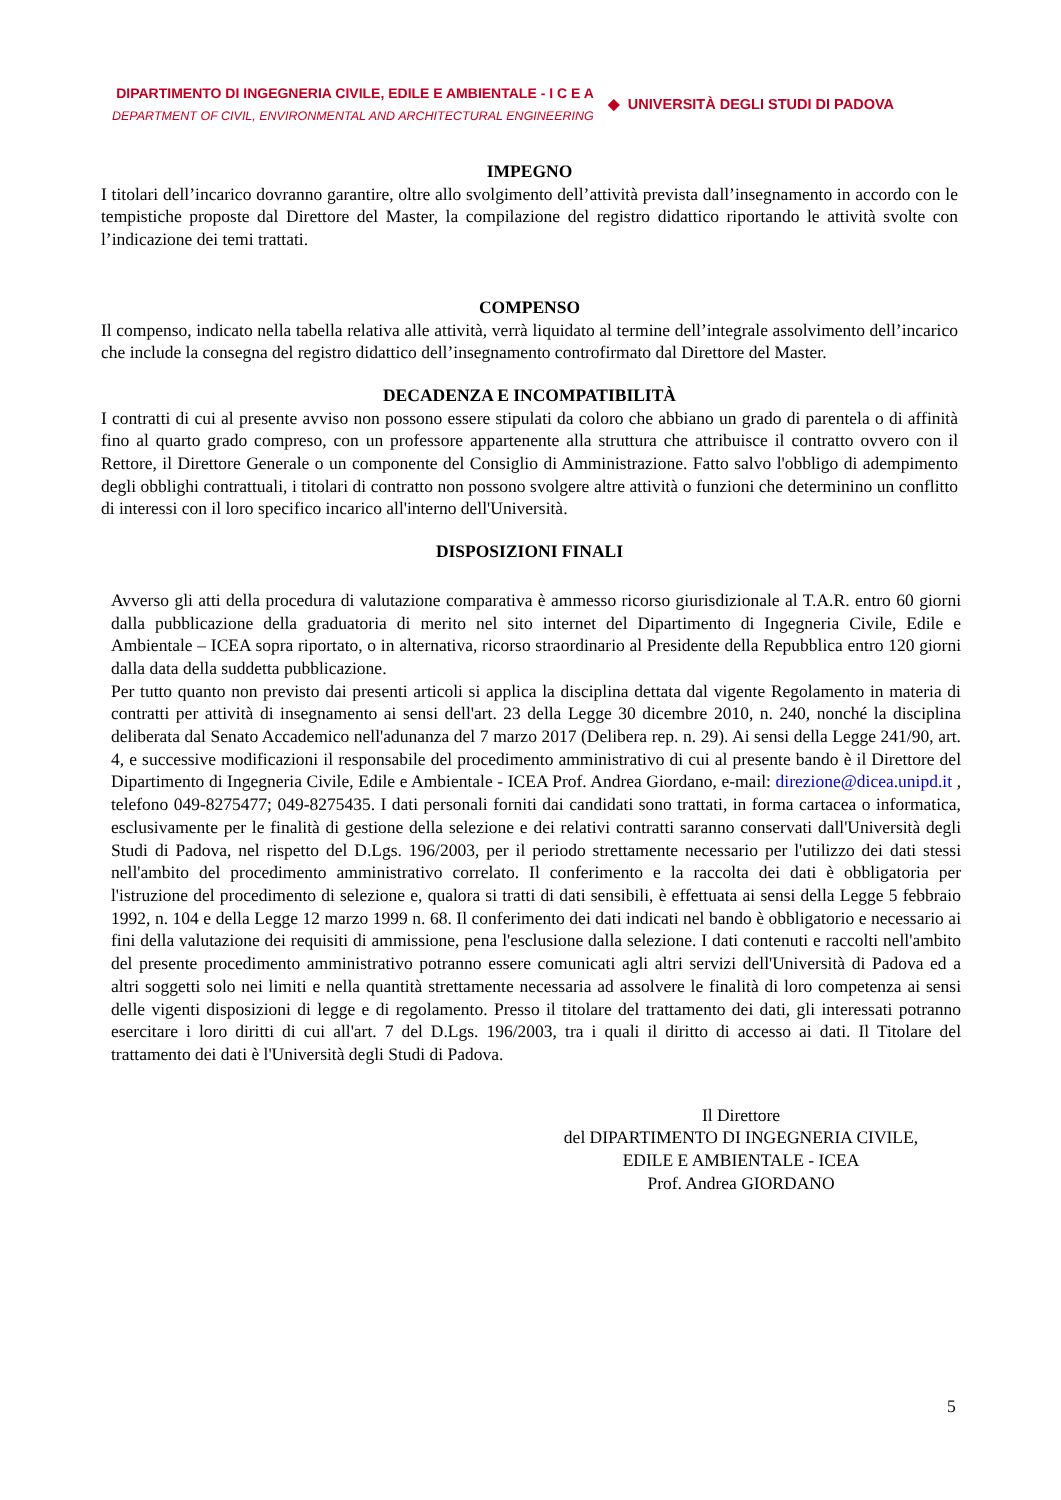DIPARTIMENTO DI INGEGNERIA CIVILE, EDILE E AMBIENTALE - I C E A
DEPARTMENT OF CIVIL, ENVIRONMENTAL AND ARCHITECTURAL ENGINEERING
◆ UNIVERSITÀ DEGLI STUDI DI PADOVA
IMPEGNO
I titolari dell’incarico dovranno garantire, oltre allo svolgimento dell’attività prevista dall’insegnamento in accordo con le tempistiche proposte dal Direttore del Master, la compilazione del registro didattico riportando le attività svolte con l’indicazione dei temi trattati.
COMPENSO
Il compenso, indicato nella tabella relativa alle attività, verrà liquidato al termine dell’integrale assolvimento dell’incarico che include la consegna del registro didattico dell’insegnamento controfirmato dal Direttore del Master.
DECADENZA E INCOMPATIBILITÀ
I contratti di cui al presente avviso non possono essere stipulati da coloro che abbiano un grado di parentela o di affinità fino al quarto grado compreso, con un professore appartenente alla struttura che attribuisce il contratto ovvero con il Rettore, il Direttore Generale o un componente del Consiglio di Amministrazione. Fatto salvo l'obbligo di adempimento degli obblighi contrattuali, i titolari di contratto non possono svolgere altre attività o funzioni che determinino un conflitto di interessi con il loro specifico incarico all'interno dell'Università.
DISPOSIZIONI FINALI
Avverso gli atti della procedura di valutazione comparativa è ammesso ricorso giurisdizionale al T.A.R. entro 60 giorni dalla pubblicazione della graduatoria di merito nel sito internet del Dipartimento di Ingegneria Civile, Edile e Ambientale – ICEA sopra riportato, o in alternativa, ricorso straordinario al Presidente della Repubblica entro 120 giorni dalla data della suddetta pubblicazione.
Per tutto quanto non previsto dai presenti articoli si applica la disciplina dettata dal vigente Regolamento in materia di contratti per attività di insegnamento ai sensi dell'art. 23 della Legge 30 dicembre 2010, n. 240, nonché la disciplina deliberata dal Senato Accademico nell'adunanza del 7 marzo 2017 (Delibera rep. n. 29). Ai sensi della Legge 241/90, art. 4, e successive modificazioni il responsabile del procedimento amministrativo di cui al presente bando è il Direttore del Dipartimento di Ingegneria Civile, Edile e Ambientale - ICEA Prof. Andrea Giordano, e-mail: direzione@dicea.unipd.it , telefono 049-8275477; 049-8275435. I dati personali forniti dai candidati sono trattati, in forma cartacea o informatica, esclusivamente per le finalità di gestione della selezione e dei relativi contratti saranno conservati dall'Università degli Studi di Padova, nel rispetto del D.Lgs. 196/2003, per il periodo strettamente necessario per l'utilizzo dei dati stessi nell'ambito del procedimento amministrativo correlato. Il conferimento e la raccolta dei dati è obbligatoria per l'istruzione del procedimento di selezione e, qualora si tratti di dati sensibili, è effettuata ai sensi della Legge 5 febbraio 1992, n. 104 e della Legge 12 marzo 1999 n. 68. Il conferimento dei dati indicati nel bando è obbligatorio e necessario ai fini della valutazione dei requisiti di ammissione, pena l'esclusione dalla selezione. I dati contenuti e raccolti nell'ambito del presente procedimento amministrativo potranno essere comunicati agli altri servizi dell'Università di Padova ed a altri soggetti solo nei limiti e nella quantità strettamente necessaria ad assolvere le finalità di loro competenza ai sensi delle vigenti disposizioni di legge e di regolamento. Presso il titolare del trattamento dei dati, gli interessati potranno esercitare i loro diritti di cui all'art. 7 del D.Lgs. 196/2003, tra i quali il diritto di accesso ai dati. Il Titolare del trattamento dei dati è l'Università degli Studi di Padova.
Il Direttore
del DIPARTIMENTO DI INGEGNERIA CIVILE,
EDILE E AMBIENTALE - ICEA
Prof. Andrea GIORDANO
5